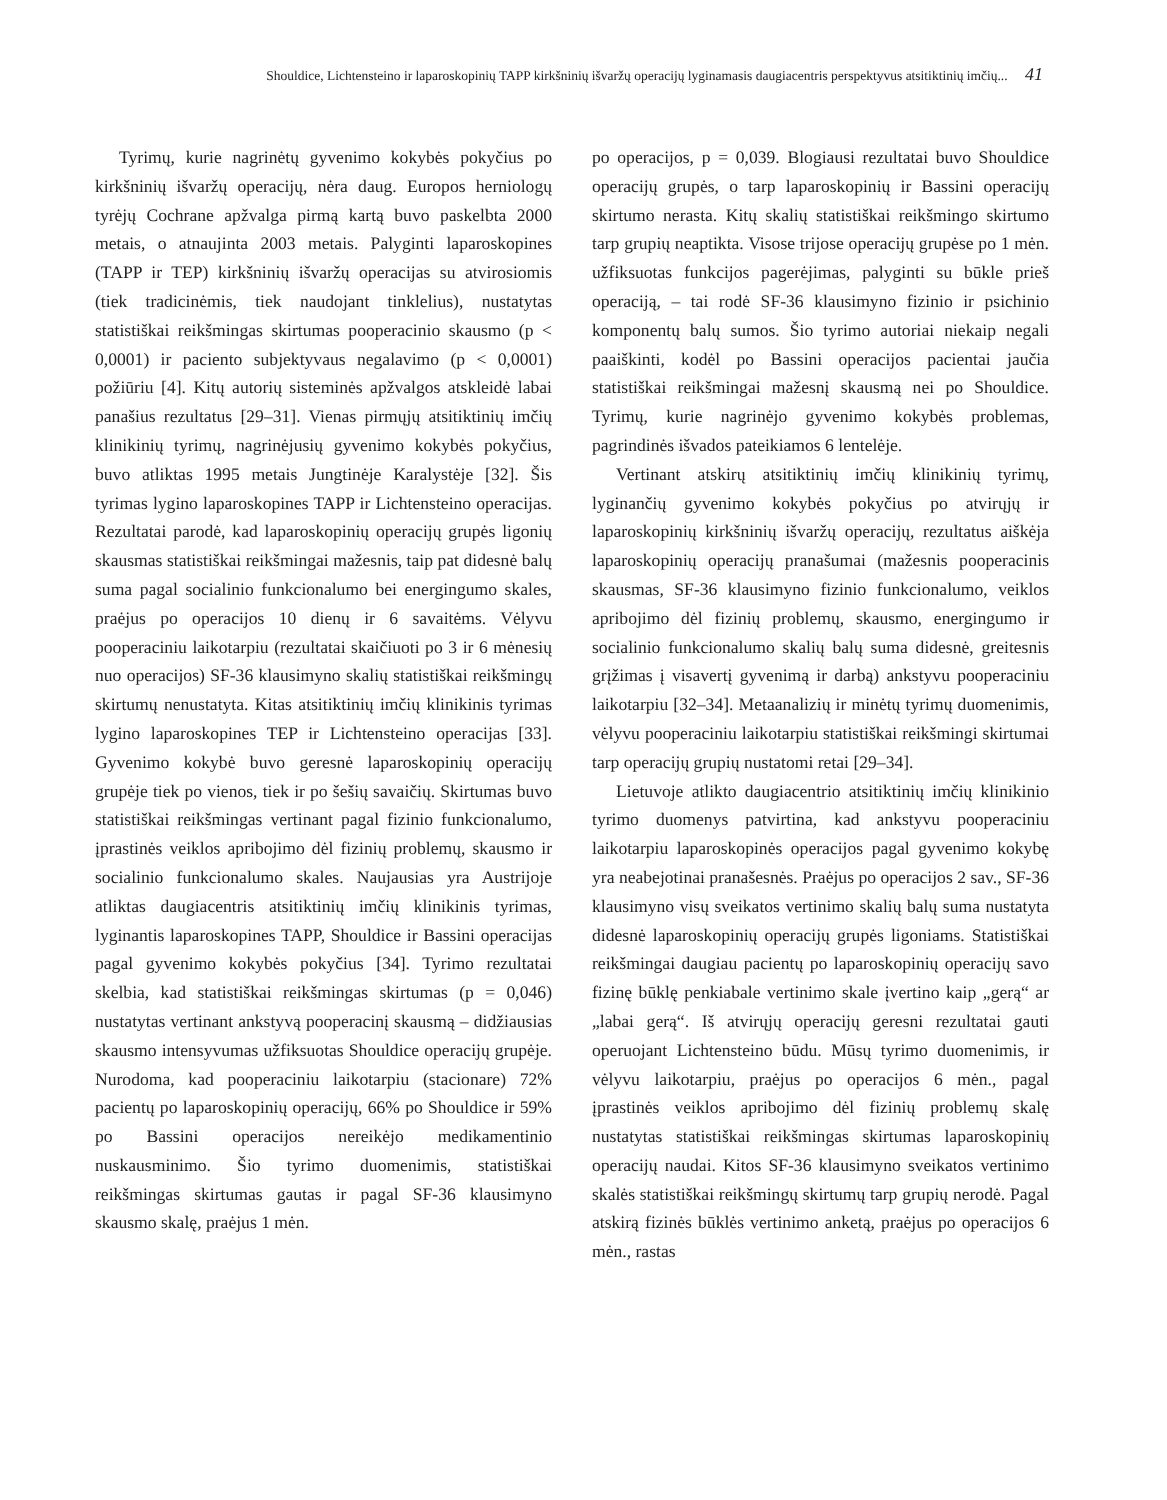Shouldice, Lichtensteino ir laparoskopinių TAPP kirkšninių išvaržų operacijų lyginamasis daugiacentris perspektyvus atsitiktinių imčių... 41
Tyrimų, kurie nagrinėtų gyvenimo kokybės pokyčius po kirkšninių išvaržų operacijų, nėra daug. Europos herniologų tyrėjų Cochrane apžvalga pirmą kartą buvo paskelbta 2000 metais, o atnaujinta 2003 metais. Palyginti laparoskopines (TAPP ir TEP) kirkšninių išvaržų operacijas su atvirosiomis (tiek tradicinėmis, tiek naudojant tinklelius), nustatytas statistiškai reikšmingas skirtumas pooperacinio skausmo (p < 0,0001) ir paciento subjektyvaus negalavimo (p < 0,0001) požiūriu [4]. Kitų autorių sisteminės apžvalgos atskleidė labai panašius rezultatus [29–31]. Vienas pirmųjų atsitiktinių imčių klinikinių tyrimų, nagrinėjusių gyvenimo kokybės pokyčius, buvo atliktas 1995 metais Jungtinėje Karalystėje [32]. Šis tyrimas lygino laparoskopines TAPP ir Lichtensteino operacijas. Rezultatai parodė, kad laparoskopinių operacijų grupės ligonių skausmas statistiškai reikšmingai mažesnis, taip pat didesnė balų suma pagal socialinio funkcionalumo bei energingumo skales, praėjus po operacijos 10 dienų ir 6 savaitėms. Vėlyvu pooperaciniu laikotarpiu (rezultatai skaičiuoti po 3 ir 6 mėnesių nuo operacijos) SF-36 klausimyno skalių statistiškai reikšmingų skirtumų nenustatyta. Kitas atsitiktinių imčių klinikinis tyrimas lygino laparoskopines TEP ir Lichtensteino operacijas [33]. Gyvenimo kokybė buvo geresnė laparoskopinių operacijų grupėje tiek po vienos, tiek ir po šešių savaičių. Skirtumas buvo statistiškai reikšmingas vertinant pagal fizinio funkcionalumo, įprastinės veiklos apribojimo dėl fizinių problemų, skausmo ir socialinio funkcionalumo skales. Naujausias yra Austrijoje atliktas daugiacentris atsitiktinių imčių klinikinis tyrimas, lyginantis laparoskopines TAPP, Shouldice ir Bassini operacijas pagal gyvenimo kokybės pokyčius [34]. Tyrimo rezultatai skelbia, kad statistiškai reikšmingas skirtumas (p = 0,046) nustatytas vertinant ankstyvą pooperacinį skausmą – didžiausias skausmo intensyvumas užfiksuotas Shouldice operacijų grupėje. Nurodoma, kad pooperaciniu laikotarpiu (stacionare) 72% pacientų po laparoskopinių operacijų, 66% po Shouldice ir 59% po Bassini operacijos nereikėjo medikamentinio nuskausminimo. Šio tyrimo duomenimis, statistiškai reikšmingas skirtumas gautas ir pagal SF-36 klausimyno skausmo skalę, praėjus 1 mėn.
po operacijos, p = 0,039. Blogiausi rezultatai buvo Shouldice operacijų grupės, o tarp laparoskopinių ir Bassini operacijų skirtumo nerasta. Kitų skalių statistiškai reikšmingo skirtumo tarp grupių neaptikta. Visose trijose operacijų grupėse po 1 mėn. užfiksuotas funkcijos pagerėjimas, palyginti su būkle prieš operaciją, – tai rodė SF-36 klausimyno fizinio ir psichinio komponentų balų sumos. Šio tyrimo autoriai niekaip negali paaiškinti, kodėl po Bassini operacijos pacientai jaučia statistiškai reikšmingai mažesnį skausmą nei po Shouldice. Tyrimų, kurie nagrinėjo gyvenimo kokybės problemas, pagrindinės išvados pateikiamos 6 lentelėje.
Vertinant atskirų atsitiktinių imčių klinikinių tyrimų, lyginančių gyvenimo kokybės pokyčius po atvirųjų ir laparoskopinių kirkšninių išvaržų operacijų, rezultatus aiškėja laparoskopinių operacijų pranašumai (mažesnis pooperacinis skausmas, SF-36 klausimyno fizinio funkcionalumo, veiklos apribojimo dėl fizinių problemų, skausmo, energingumo ir socialinio funkcionalumo skalių balų suma didesnė, greitesnis grįžimas į visavertį gyvenimą ir darbą) ankstyvu pooperaciniu laikotarpiu [32–34]. Metaanalizių ir minėtų tyrimų duomenimis, vėlyvu pooperaciniu laikotarpiu statistiškai reikšmingi skirtumai tarp operacijų grupių nustatomi retai [29–34].
Lietuvoje atlikto daugiacentrio atsitiktinių imčių klinikinio tyrimo duomenys patvirtina, kad ankstyvu pooperaciniu laikotarpiu laparoskopinės operacijos pagal gyvenimo kokybę yra neabejotinai pranašesnės. Praėjus po operacijos 2 sav., SF-36 klausimyno visų sveikatos vertinimo skalių balų suma nustatyta didesnė laparoskopinių operacijų grupės ligoniams. Statistiškai reikšmingai daugiau pacientų po laparoskopinių operacijų savo fizinę būklę penkiabale vertinimo skale įvertino kaip „gerą“ ar „labai gerą“. Iš atvirųjų operacijų geresni rezultatai gauti operuojant Lichtensteino būdu. Mūsų tyrimo duomenimis, ir vėlyvu laikotarpiu, praėjus po operacijos 6 mėn., pagal įprastinės veiklos apribojimo dėl fizinių problemų skalę nustatytas statistiškai reikšmingas skirtumas laparoskopinių operacijų naudai. Kitos SF-36 klausimyno sveikatos vertinimo skalės statistiškai reikšmingų skirtumų tarp grupių nerodė. Pagal atskirą fizinės būklės vertinimo anketą, praėjus po operacijos 6 mėn., rastas